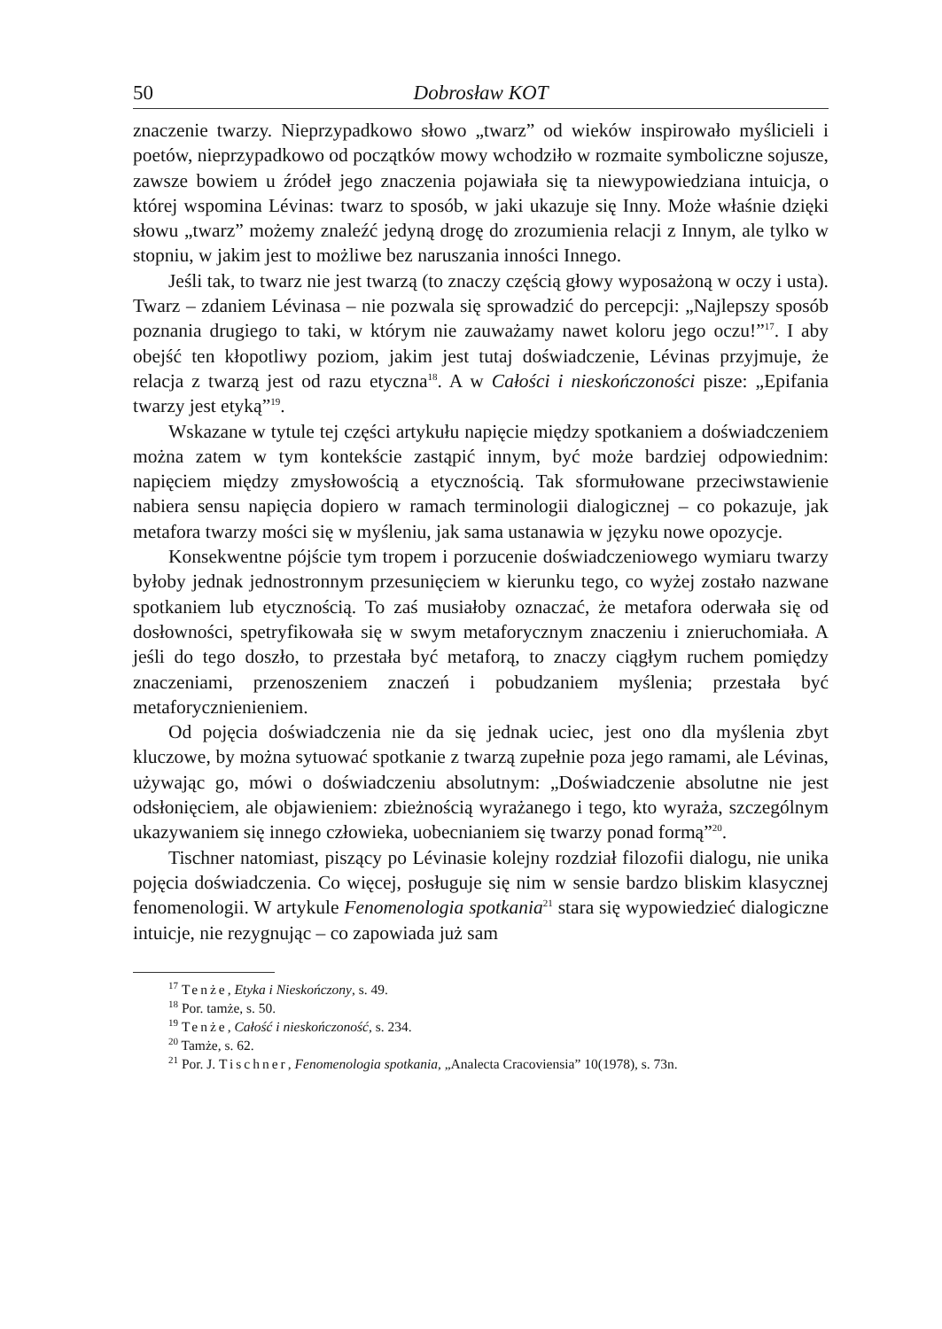50 Dobrosław KOT
znaczenie twarzy. Nieprzypadkowo słowo „twarz” od wieków inspirowało myślicieli i poetów, nieprzypadkowo od początków mowy wchodziło w rozmaite symboliczne sojusze, zawsze bowiem u źródeł jego znaczenia pojawiała się ta niewypowiedziana intuicja, o której wspomina Lévinas: twarz to sposób, w jaki ukazuje się Inny. Może właśnie dzięki słowu „twarz” możemy znaleźć jedyną drogę do zrozumienia relacji z Innym, ale tylko w stopniu, w jakim jest to możliwe bez naruszania inności Innego.
Jeśli tak, to twarz nie jest twarzą (to znaczy częścią głowy wyposażoną w oczy i usta). Twarz – zdaniem Lévinasa – nie pozwala się sprowadzić do percepcji: „Najlepszy sposób poznania drugiego to taki, w którym nie zauważamy nawet koloru jego oczu!”<sup>17</sup>. I aby obejść ten kłopotliwy poziom, jakim jest tutaj doświadczenie, Lévinas przyjmuje, że relacja z twarzą jest od razu etyczna<sup>18</sup>. A w Całości i nieskończoności pisze: „Epifania twarzy jest etyką”<sup>19</sup>.
Wskazane w tytule tej części artykułu napięcie między spotkaniem a doświadczeniem można zatem w tym kontekście zastąpić innym, być może bardziej odpowiednim: napięciem między zmysłowością a etycznością. Tak sformułowane przeciwstawienie nabiera sensu napięcia dopiero w ramach terminologii dialogicznej – co pokazuje, jak metafora twarzy mości się w myśleniu, jak sama ustanawia w języku nowe opozycje.
Konsekwentne pójście tym tropem i porzucenie doświadczeniowego wymiaru twarzy byłoby jednak jednostronnym przesunięciem w kierunku tego, co wyżej zostało nazwane spotkaniem lub etycznością. To zaś musiałoby oznaczać, że metafora oderwała się od dosłowności, spetryfikowała się w swym metaforycznym znaczeniu i znieruchomiała. A jeśli do tego doszło, to przestała być metaforą, to znaczy ciągłym ruchem pomiędzy znaczeniami, przenoszeniem znaczeń i pobudzaniem myślenia; przestała być metaforycznienieniem.
Od pojęcia doświadczenia nie da się jednak uciec, jest ono dla myślenia zbyt kluczowe, by można sytuować spotkanie z twarzą zupełnie poza jego ramami, ale Lévinas, używając go, mówi o doświadczeniu absolutnym: „Doświadczenie absolutne nie jest odsłonięciem, ale objawieniem: zbieżnością wyrażanego i tego, kto wyraża, szczególnym ukazywaniem się innego człowieka, uobecnianiem się twarzy ponad formą”<sup>20</sup>.
Tischner natomiast, piszący po Lévinasie kolejny rozdział filozofii dialogu, nie unika pojęcia doświadczenia. Co więcej, posługuje się nim w sensie bardzo bliskim klasycznej fenomenologii. W artykule Fenomenologia spotkania<sup>21</sup> stara się wypowiedzieć dialogiczne intuicje, nie rezygnując – co zapowiada już sam
<sup>17</sup> Tenże, Etyka i Nieskończony, s. 49.
<sup>18</sup> Por. tamże, s. 50.
<sup>19</sup> Tenże, Całość i nieskończoność, s. 234.
<sup>20</sup> Tamże, s. 62.
<sup>21</sup> Por. J. Tischner, Fenomenologia spotkania, „Analecta Cracoviensia” 10(1978), s. 73n.